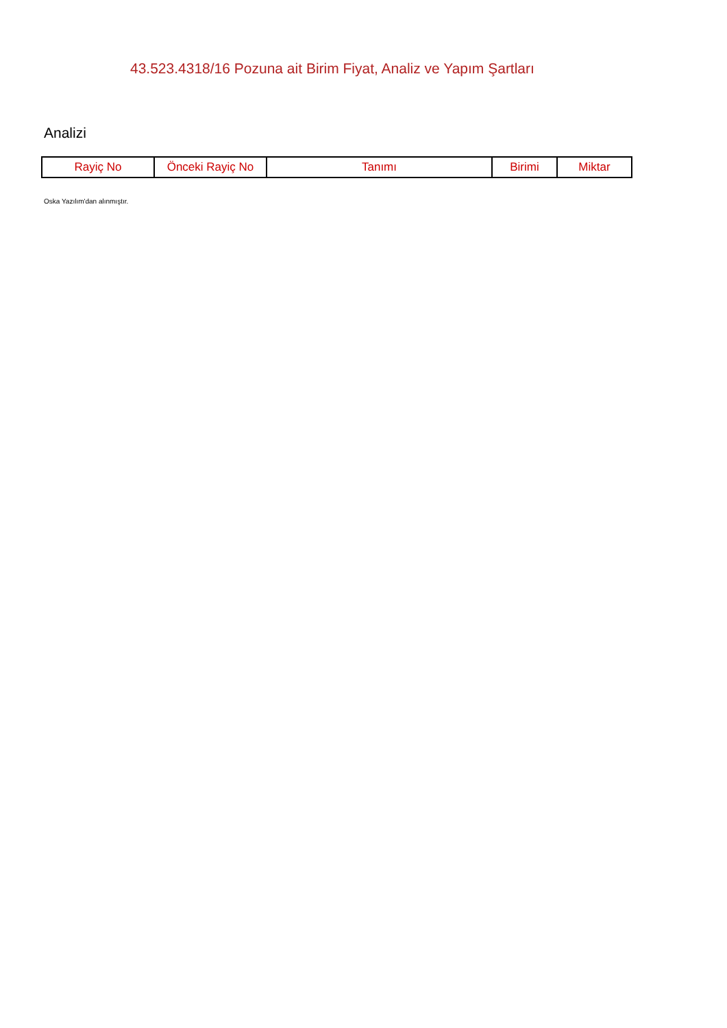43.523.4318/16 Pozuna ait Birim Fiyat, Analiz ve Yapım Şartları
Analizi
| Rayiç No | Önceki Rayiç No | Tanımı | Birimi | Miktar |
| --- | --- | --- | --- | --- |
Oska Yazılım'dan alınmıştır.